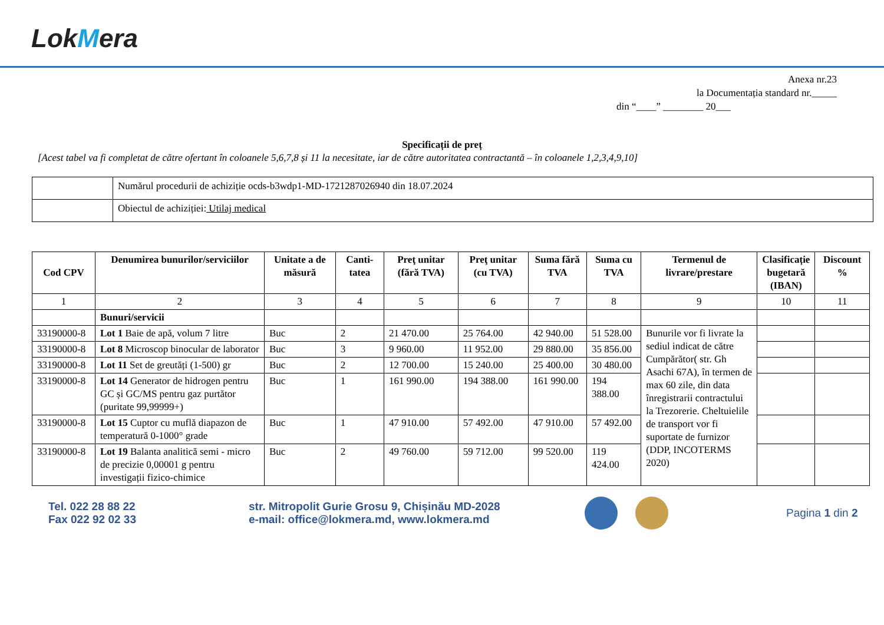LokMera
Anexa nr.23
la Documentația standard nr._____
din “____” ________ 20___
Specificații de preț
[Acest tabel va fi completat de către ofertant în coloanele 5,6,7,8 și 11 la necesitate, iar de către autoritatea contractantă – în coloanele 1,2,3,4,9,10]
| | Numărul procedurii de achiziție ocds-b3wdp1-MD-1721287026940 din 18.07.2024 |
| | Obiectul de achiziției: Utilaj medical |
| Cod CPV | Denumirea bunurilor/serviciilor | Unitate a de măsură | Canti-tatea | Preţ unitar (fără TVA) | Preţ unitar (cu TVA) | Suma fără TVA | Suma cu TVA | Termenul de livrare/prestare | Clasificație bugetară (IBAN) | Discount % |
| --- | --- | --- | --- | --- | --- | --- | --- | --- | --- | --- |
| 1 | 2 | 3 | 4 | 5 | 6 | 7 | 8 | 9 | 10 | 11 |
| | Bunuri/servicii | | | | | | | | | |
| 33190000-8 | Lot 1 Baie de apă, volum 7 litre | Buc | 2 | 21 470.00 | 25 764.00 | 42 940.00 | 51 528.00 | Bunurile vor fi livrate la sediul indicat de către Cumpărător( str. Gh Asachi 67A), în termen de max 60 zile, din data înregistrarii contractului la Trezorerie. Cheltuielile de transport vor fi suportate de furnizor (DDP, INCOTERMS 2020) | | |
| 33190000-8 | Lot 8 Microscop binocular de laborator | Buc | 3 | 9 960.00 | 11 952.00 | 29 880.00 | 35 856.00 | | | |
| 33190000-8 | Lot 11 Set de greutăți (1-500) gr | Buc | 2 | 12 700.00 | 15 240.00 | 25 400.00 | 30 480.00 | | | |
| 33190000-8 | Lot 14 Generator de hidrogen pentru GC și GC/MS pentru gaz purtător (puritate 99,99999+) | Buc | 1 | 161 990.00 | 194 388.00 | 161 990.00 | 194 388.00 | | | |
| 33190000-8 | Lot 15 Cuptor cu muflă diapazon de temperatură 0-1000° grade | Buc | 1 | 47 910.00 | 57 492.00 | 47 910.00 | 57 492.00 | | | |
| 33190000-8 | Lot 19 Balanta analitică semi - micro de precizie 0,00001 g pentru investigații fizico-chimice | Buc | 2 | 49 760.00 | 59 712.00 | 99 520.00 | 119 424.00 | | | |
Tel. 022 28 88 22
Fax 022 92 02 33
str. Mitropolit Gurie Grosu 9, Chișinău MD-2028
e-mail: office@lokmera.md, www.lokmera.md
Pagina 1 din 2